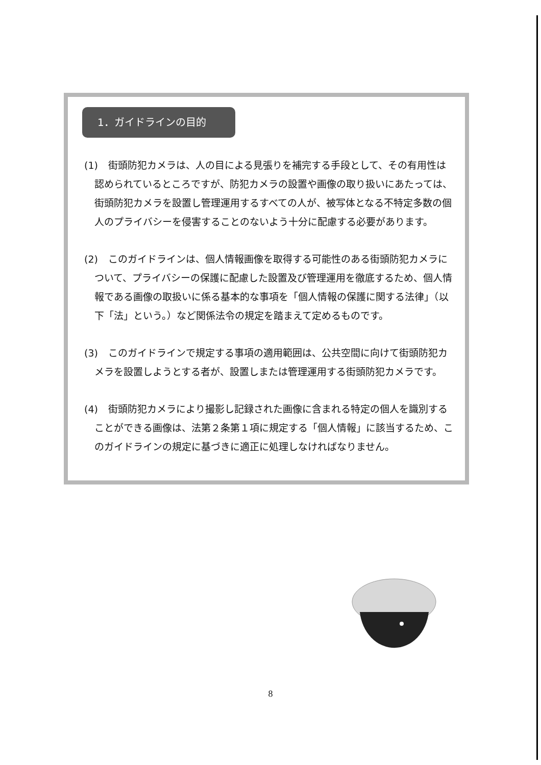1．ガイドラインの目的
(1) 街頭防犯カメラは、人の目による見張りを補完する手段として、その有用性は認められているところですが、防犯カメラの設置や画像の取り扱いにあたっては、街頭防犯カメラを設置し管理運用するすべての人が、被写体となる不特定多数の個人のプライバシーを侵害することのないよう十分に配慮する必要があります。
(2) このガイドラインは、個人情報画像を取得する可能性のある街頭防犯カメラについて、プライバシーの保護に配慮した設置及び管理運用を徹底するため、個人情報である画像の取扱いに係る基本的な事項を「個人情報の保護に関する法律」（以下「法」という。）など関係法令の規定を踏まえて定めるものです。
(3) このガイドラインで規定する事項の適用範囲は、公共空間に向けて街頭防犯カメラを設置しようとする者が、設置しまたは管理運用する街頭防犯カメラです。
(4) 街頭防犯カメラにより撮影し記録された画像に含まれる特定の個人を識別することができる画像は、法第２条第１項に規定する「個人情報」に該当するため、このガイドラインの規定に基づきに適正に処理しなければなりません。
8